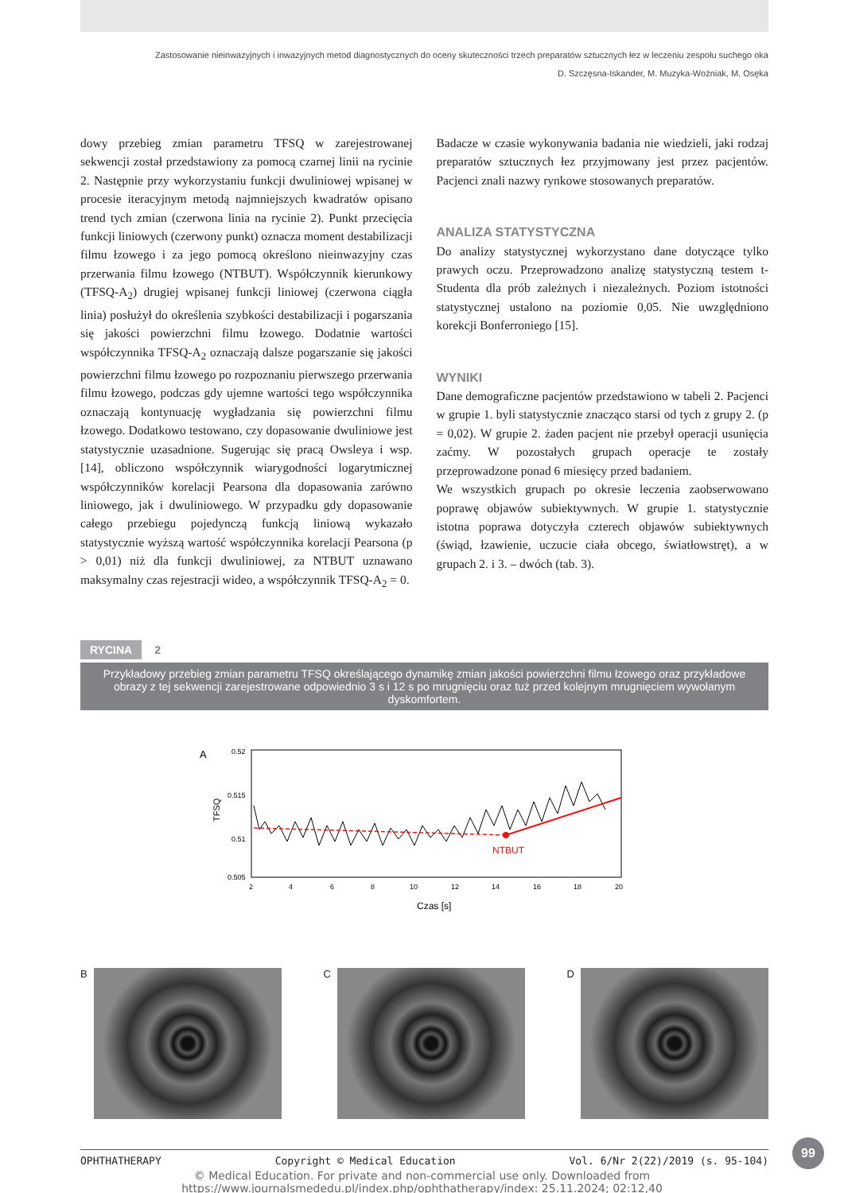Zastosowanie nieinwazyjnych i inwazyjnych metod diagnostycznych do oceny skuteczności trzech preparatów sztucznych łez w leczeniu zespołu suchego oka
D. Szczęsna-Iskander, M. Muzyka-Woźniak, M. Osęka
dowy przebieg zmian parametru TFSQ w zarejestrowanej sekwencji został przedstawiony za pomocą czarnej linii na rycinie 2. Następnie przy wykorzystaniu funkcji dwuliniowej wpisanej w procesie iteracyjnym metodą najmniejszych kwadratów opisano trend tych zmian (czerwona linia na rycinie 2). Punkt przecięcia funkcji liniowych (czerwony punkt) oznacza moment destabilizacji filmu łzowego i za jego pomocą określono nieinwazyjny czas przerwania filmu łzowego (NTBUT). Współczynnik kierunkowy (TFSQ-A<sub>2</sub>) drugiej wpisanej funkcji liniowej (czerwona ciągła linia) posłużył do określenia szybkości destabilizacji i pogarszania się jakości powierzchni filmu łzowego. Dodatnie wartości współczynnika TFSQ-A<sub>2</sub> oznaczają dalsze pogarszanie się jakości powierzchni filmu łzowego po rozpoznaniu pierwszego przerwania filmu łzowego, podczas gdy ujemne wartości tego współczynnika oznaczają kontynuację wygładzania się powierzchni filmu łzowego. Dodatkowo testowano, czy dopasowanie dwuliniowe jest statystycznie uzasadnione. Sugerując się pracą Owsleya i wsp. [14], obliczono współczynnik wiarygodności logarytmicznej współczynników korelacji Pearsona dla dopasowania zarówno liniowego, jak i dwuliniowego. W przypadku gdy dopasowanie całego przebiegu pojedynczą funkcją liniową wykazało statystycznie wyższą wartość współczynnika korelacji Pearsona (p > 0,01) niż dla funkcji dwuliniowej, za NTBUT uznawano maksymalny czas rejestracji wideo, a współczynnik TFSQ-A<sub>2</sub> = 0.
Badacze w czasie wykonywania badania nie wiedzieli, jaki rodzaj preparatów sztucznych łez przyjmowany jest przez pacjentów. Pacjenci znali nazwy rynkowe stosowanych preparatów.
ANALIZA STATYSTYCZNA
Do analizy statystycznej wykorzystano dane dotyczące tylko prawych oczu. Przeprowadzono analizę statystyczną testem t-Studenta dla prób zależnych i niezależnych. Poziom istotności statystycznej ustalono na poziomie 0,05. Nie uwzględniono korekcji Bonferroniego [15].
WYNIKI
Dane demograficzne pacjentów przedstawiono w tabeli 2. Pacjenci w grupie 1. byli statystycznie znacząco starsi od tych z grupy 2. (p = 0,02). W grupie 2. żaden pacjent nie przebył operacji usunięcia zaćmy. W pozostałych grupach operacje te zostały przeprowadzone ponad 6 miesięcy przed badaniem.
We wszystkich grupach po okresie leczenia zaobserwowano poprawę objawów subiektywnych. W grupie 1. statystycznie istotna poprawa dotyczyła czterech objawów subiektywnych (świąd, łzawienie, uczucie ciała obcego, światłowstręt), a w grupach 2. i 3. – dwóch (tab. 3).
RYCINA 2
Przykładowy przebieg zmian parametru TFSQ określającego dynamikę zmian jakości powierzchni filmu łzowego oraz przykładowe obrazy z tej sekwencji zarejestrowane odpowiednio 3 s i 12 s po mrugnięciu oraz tuż przed kolejnym mrugnięciem wywołanym dyskomfortem.
A
0.52
0.515
0.51
0.505
2
4
6
8
10
12
14
16
18
20
TFSQ
Czas [s]
NTBUT
B C D
99
OPHTHATHERAPY Copyright © Medical Education Vol. 6/Nr 2(22)/2019 (s. 95-104)
© Medical Education. For private and non-commercial use only. Downloaded from
https://www.journalsmededu.pl/index.php/ophthatherapy/index: 25.11.2024; 02:12,40